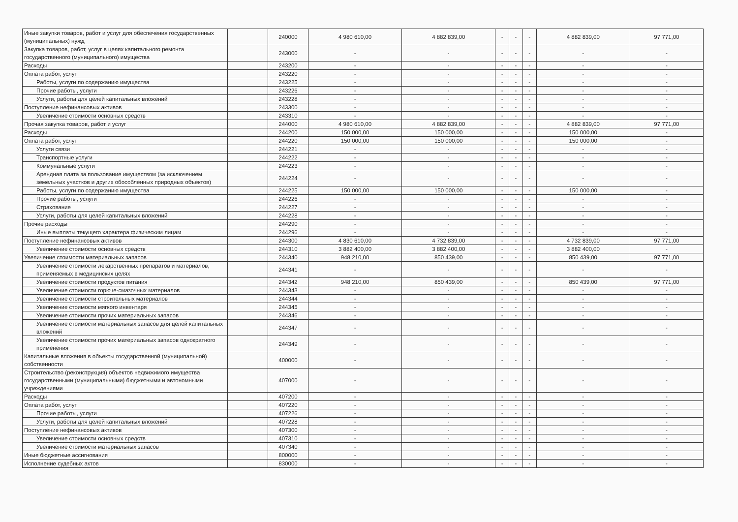| Иные закупки товаров, работ и услуг для обеспечения государственных (муниципальных) нужд | | 240000 | 4 980 610,00 | 4 882 839,00 | - | - | - | 4 882 839,00 | 97 771,00 |
| Закупка товаров, работ, услуг в целях капитального ремонта государственного (муниципального) имущества | | 243000 | - | - | - | - | - | - | - |
| Расходы | | 243200 | - | - | - | - | - | - | - |
| Оплата работ, услуг | | 243220 | - | - | - | - | - | - | - |
| Работы, услуги по содержанию имущества | | 243225 | - | - | - | - | - | - | - |
| Прочие работы, услуги | | 243226 | - | - | - | - | - | - | - |
| Услуги, работы для целей капитальных вложений | | 243228 | - | - | - | - | - | - | - |
| Поступление нефинансовых активов | | 243300 | - | - | - | - | - | - | - |
| Увеличение стоимости основных средств | | 243310 | - | - | - | - | - | - | - |
| Прочая закупка товаров, работ и услуг | | 244000 | 4 980 610,00 | 4 882 839,00 | - | - | - | 4 882 839,00 | 97 771,00 |
| Расходы | | 244200 | 150 000,00 | 150 000,00 | - | - | - | 150 000,00 | - |
| Оплата работ, услуг | | 244220 | 150 000,00 | 150 000,00 | - | - | - | 150 000,00 | - |
| Услуги связи | | 244221 | - | - | - | - | - | - | - |
| Транспортные услуги | | 244222 | - | - | - | - | - | - | - |
| Коммунальные услуги | | 244223 | - | - | - | - | - | - | - |
| Арендная плата за пользование имуществом (за исключением земельных участков и других обособленных природных объектов) | | 244224 | - | - | - | - | - | - | - |
| Работы, услуги по содержанию имущества | | 244225 | 150 000,00 | 150 000,00 | - | - | - | 150 000,00 | - |
| Прочие работы, услуги | | 244226 | - | - | - | - | - | - | - |
| Страхование | | 244227 | - | - | - | - | - | - | - |
| Услуги, работы для целей капитальных вложений | | 244228 | - | - | - | - | - | - | - |
| Прочие расходы | | 244290 | - | - | - | - | - | - | - |
| Иные выплаты текущего характера физическим лицам | | 244296 | - | - | - | - | - | - | - |
| Поступление нефинансовых активов | | 244300 | 4 830 610,00 | 4 732 839,00 | - | - | - | 4 732 839,00 | 97 771,00 |
| Увеличение стоимости основных средств | | 244310 | 3 882 400,00 | 3 882 400,00 | - | - | - | 3 882 400,00 | - |
| Увеличение стоимости материальных запасов | | 244340 | 948 210,00 | 850 439,00 | - | - | - | 850 439,00 | 97 771,00 |
| Увеличение стоимости лекарственных препаратов и материалов, применяемых в медицинских целях | | 244341 | - | - | - | - | - | - | - |
| Увеличение стоимости продуктов питания | | 244342 | 948 210,00 | 850 439,00 | - | - | - | 850 439,00 | 97 771,00 |
| Увеличение стоимости горюче-смазочных материалов | | 244343 | - | - | - | - | - | - | - |
| Увеличение стоимости строительных материалов | | 244344 | - | - | - | - | - | - | - |
| Увеличение стоимости мягкого инвентаря | | 244345 | - | - | - | - | - | - | - |
| Увеличение стоимости прочих материальных запасов | | 244346 | - | - | - | - | - | - | - |
| Увеличение стоимости материальных запасов для целей капитальных вложений | | 244347 | - | - | - | - | - | - | - |
| Увеличение стоимости прочих материальных запасов однократного применения | | 244349 | - | - | - | - | - | - | - |
| Капитальные вложения в объекты государственной (муниципальной) собственности | | 400000 | - | - | - | - | - | - | - |
| Строительство (реконструкция) объектов недвижимого имущества государственными (муниципальными) бюджетными и автономными учреждениями | | 407000 | - | - | - | - | - | - | - |
| Расходы | | 407200 | - | - | - | - | - | - | - |
| Оплата работ, услуг | | 407220 | - | - | - | - | - | - | - |
| Прочие работы, услуги | | 407226 | - | - | - | - | - | - | - |
| Услуги, работы для целей капитальных вложений | | 407228 | - | - | - | - | - | - | - |
| Поступление нефинансовых активов | | 407300 | - | - | - | - | - | - | - |
| Увеличение стоимости основных средств | | 407310 | - | - | - | - | - | - | - |
| Увеличение стоимости материальных запасов | | 407340 | - | - | - | - | - | - | - |
| Иные бюджетные ассигнования | | 800000 | - | - | - | - | - | - | - |
| Исполнение судебных актов | | 830000 | - | - | - | - | - | - | - |